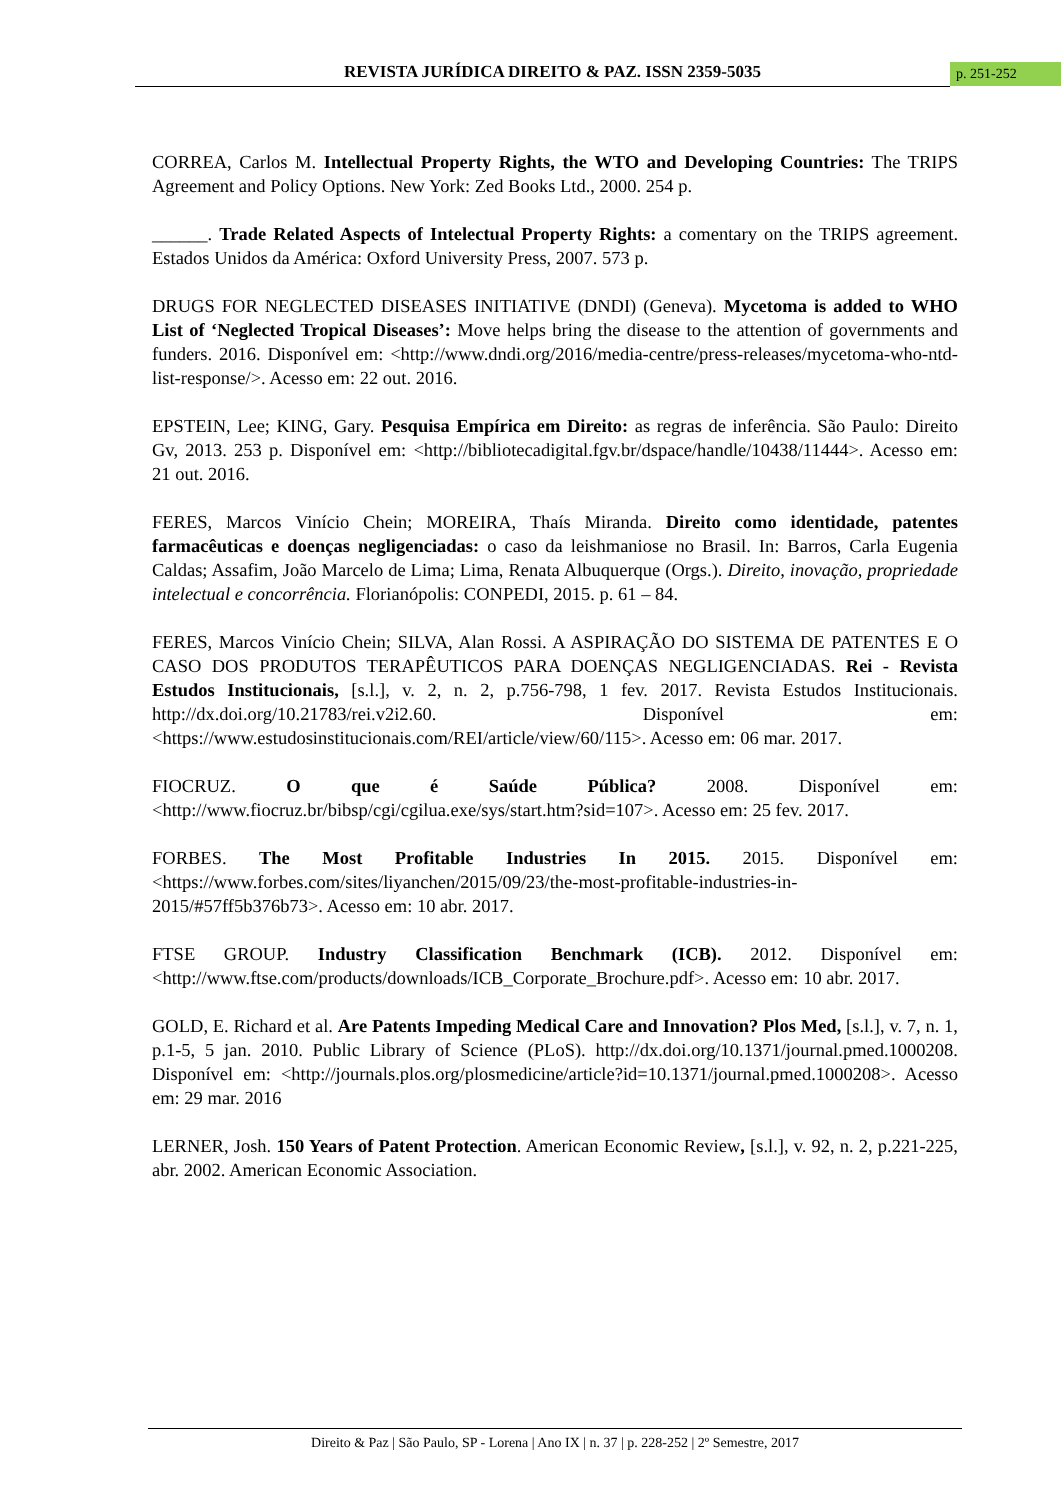REVISTA JURÍDICA DIREITO & PAZ. ISSN 2359-5035 p. 251-252
CORREA, Carlos M. Intellectual Property Rights, the WTO and Developing Countries: The TRIPS Agreement and Policy Options. New York: Zed Books Ltd., 2000. 254 p.
______. Trade Related Aspects of Intelectual Property Rights: a comentary on the TRIPS agreement. Estados Unidos da América: Oxford University Press, 2007. 573 p.
DRUGS FOR NEGLECTED DISEASES INITIATIVE (DNDI) (Geneva). Mycetoma is added to WHO List of ‘Neglected Tropical Diseases’: Move helps bring the disease to the attention of governments and funders. 2016. Disponível em: <http://www.dndi.org/2016/media-centre/press-releases/mycetoma-who-ntd-list-response/>. Acesso em: 22 out. 2016.
EPSTEIN, Lee; KING, Gary. Pesquisa Empírica em Direito: as regras de inferência. São Paulo: Direito Gv, 2013. 253 p. Disponível em: <http://bibliotecadigital.fgv.br/dspace/handle/10438/11444>. Acesso em: 21 out. 2016.
FERES, Marcos Vinício Chein; MOREIRA, Thaís Miranda. Direito como identidade, patentes farmacêuticas e doenças negligenciadas: o caso da leishmaniose no Brasil. In: Barros, Carla Eugenia Caldas; Assafim, João Marcelo de Lima; Lima, Renata Albuquerque (Orgs.). Direito, inovação, propriedade intelectual e concorrência. Florianópolis: CONPEDI, 2015. p. 61 – 84.
FERES, Marcos Vinício Chein; SILVA, Alan Rossi. A ASPIRAÇÃO DO SISTEMA DE PATENTES E O CASO DOS PRODUTOS TERAPÊUTICOS PARA DOENÇAS NEGLIGENCIADAS. Rei - Revista Estudos Institucionais, [s.l.], v. 2, n. 2, p.756-798, 1 fev. 2017. Revista Estudos Institucionais. http://dx.doi.org/10.21783/rei.v2i2.60. Disponível em: <https://www.estudosinstitucionais.com/REI/article/view/60/115>. Acesso em: 06 mar. 2017.
FIOCRUZ. O que é Saúde Pública? 2008. Disponível em: <http://www.fiocruz.br/bibsp/cgi/cgilua.exe/sys/start.htm?sid=107>. Acesso em: 25 fev. 2017.
FORBES. The Most Profitable Industries In 2015. 2015. Disponível em: <https://www.forbes.com/sites/liyanchen/2015/09/23/the-most-profitable-industries-in-2015/#57ff5b376b73>. Acesso em: 10 abr. 2017.
FTSE GROUP. Industry Classification Benchmark (ICB). 2012. Disponível em: <http://www.ftse.com/products/downloads/ICB_Corporate_Brochure.pdf>. Acesso em: 10 abr. 2017.
GOLD, E. Richard et al. Are Patents Impeding Medical Care and Innovation? Plos Med, [s.l.], v. 7, n. 1, p.1-5, 5 jan. 2010. Public Library of Science (PLoS). http://dx.doi.org/10.1371/journal.pmed.1000208. Disponível em: <http://journals.plos.org/plosmedicine/article?id=10.1371/journal.pmed.1000208>. Acesso em: 29 mar. 2016
LERNER, Josh. 150 Years of Patent Protection. American Economic Review, [s.l.], v. 92, n. 2, p.221-225, abr. 2002. American Economic Association.
Direito & Paz | São Paulo, SP - Lorena | Ano IX | n. 37 | p. 228-252 | 2º Semestre, 2017